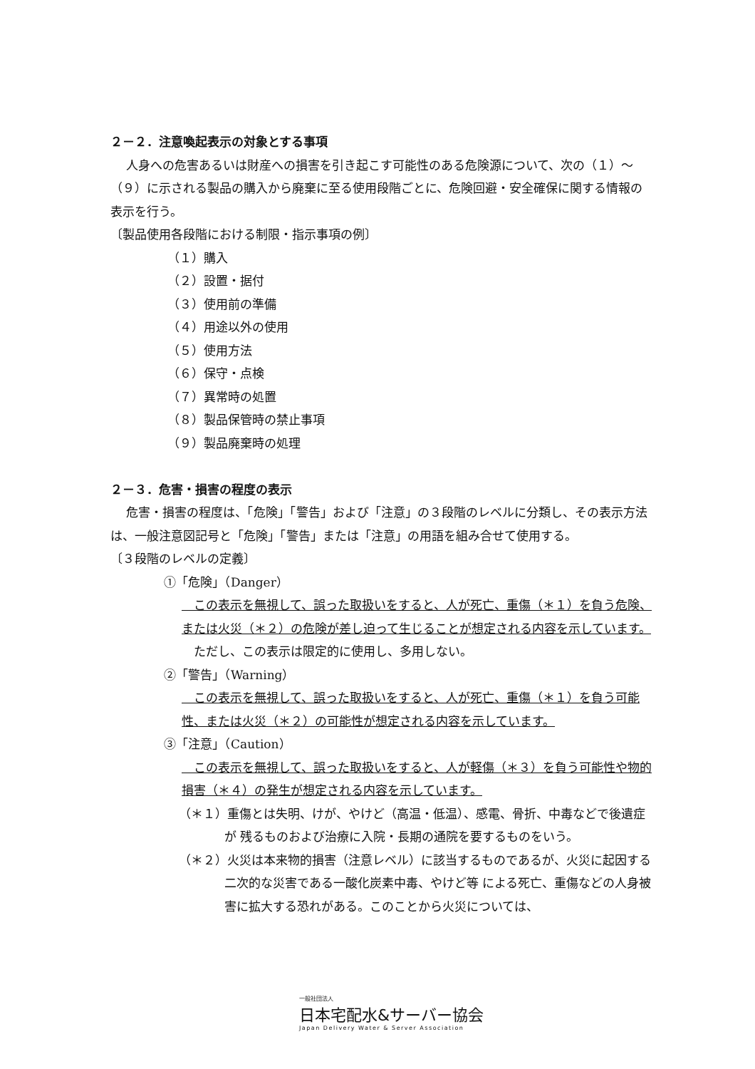２－２．注意喚起表示の対象とする事項
人身への危害あるいは財産への損害を引き起こす可能性のある危険源について、次の（１）～（９）に示される製品の購入から廃棄に至る使用段階ごとに、危険回避・安全確保に関する情報の表示を行う。
〔製品使用各段階における制限・指示事項の例〕
（１）購入
（２）設置・据付
（３）使用前の準備
（４）用途以外の使用
（５）使用方法
（６）保守・点検
（７）異常時の処置
（８）製品保管時の禁止事項
（９）製品廃棄時の処理
２－３．危害・損害の程度の表示
危害・損害の程度は、「危険」「警告」および「注意」の３段階のレベルに分類し、その表示方法は、一般注意図記号と「危険」「警告」または「注意」の用語を組み合せて使用する。
〔３段階のレベルの定義〕
①「危険」（Danger）
　この表示を無視して、誤った取扱いをすると、人が死亡、重傷（＊１）を負う危険、 または火災（＊２）の危険が差し迫って生じることが想定される内容を示しています。
　ただし、この表示は限定的に使用し、多用しない。
②「警告」（Warning）
　この表示を無視して、誤った取扱いをすると、人が死亡、重傷（＊１）を負う可能性、または火災（＊２）の可能性が想定される内容を示しています。
③「注意」（Caution）
　この表示を無視して、誤った取扱いをすると、人が軽傷（＊３）を負う可能性や物的損害（＊４）の発生が想定される内容を示しています。
（＊１）重傷とは失明、けが、やけど（高温・低温）、感電、骨折、中毒などで後遺症が 残るものおよび治療に入院・長期の通院を要するものをいう。
（＊２）火災は本来物的損害（注意レベル）に該当するものであるが、火災に起因する二次的な災害である一酸化炭素中毒、やけど等 による死亡、重傷などの人身被害に拡大する恐れがある。このことから火災については、
一般社団法人
日本宅配水&サーバー協会
Japan Delivery Water & Server Association